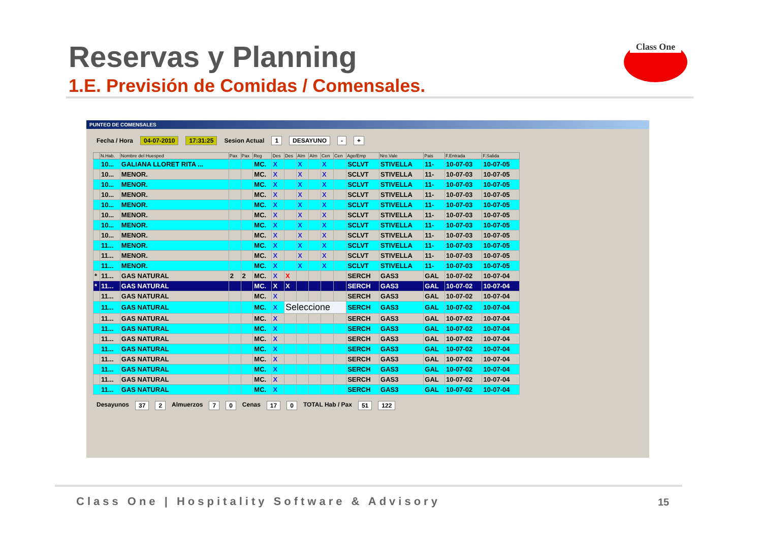Reservas y Planning
1.E. Previsión de Comidas / Comensales.
Class One
PUNTEO DE COMENSALES
Fecha / Hora 04-07-2010 17:31:25 Sesion Actual 1 DESAYUNO - +
| | N.Hab. | Nombre del Huesped | Pax | Pax | Reg | Des | Des | Alm | Alm | Cen | Cen | Age/Emp | Nro.Vale | Pais | F.Entrada | F.Salida |
| --- | --- | --- | --- | --- | --- | --- | --- | --- | --- | --- | --- | --- | --- | --- | --- | --- |
| | 10... | GALIANA LLORET RITA ... | | | MC. | X | | X | | X | | SCLVT | STIVELLA | 11- | 10-07-03 | 10-07-05 |
| | 10... | MENOR. | | | MC. | X | | X | | X | | SCLVT | STIVELLA | 11- | 10-07-03 | 10-07-05 |
| | 10... | MENOR. | | | MC. | X | | X | | X | | SCLVT | STIVELLA | 11- | 10-07-03 | 10-07-05 |
| | 10... | MENOR. | | | MC. | X | | X | | X | | SCLVT | STIVELLA | 11- | 10-07-03 | 10-07-05 |
| | 10... | MENOR. | | | MC. | X | | X | | X | | SCLVT | STIVELLA | 11- | 10-07-03 | 10-07-05 |
| | 10... | MENOR. | | | MC. | X | | X | | X | | SCLVT | STIVELLA | 11- | 10-07-03 | 10-07-05 |
| | 10... | MENOR. | | | MC. | X | | X | | X | | SCLVT | STIVELLA | 11- | 10-07-03 | 10-07-05 |
| | 10... | MENOR. | | | MC. | X | | X | | X | | SCLVT | STIVELLA | 11- | 10-07-03 | 10-07-05 |
| | 11... | MENOR. | | | MC. | X | | X | | X | | SCLVT | STIVELLA | 11- | 10-07-03 | 10-07-05 |
| | 11... | MENOR. | | | MC. | X | | X | | X | | SCLVT | STIVELLA | 11- | 10-07-03 | 10-07-05 |
| | 11... | MENOR. | | | MC. | X | | X | | X | | SCLVT | STIVELLA | 11- | 10-07-03 | 10-07-05 |
| * | 11... | GAS NATURAL | 2 | 2 | MC. | X | X | | | | | SERCH | GAS3 | GAL | 10-07-02 | 10-07-04 |
| * | 11... | GAS NATURAL | | | MC. | X | X | | | | | SERCH | GAS3 | GAL | 10-07-02 | 10-07-04 |
| | 11... | GAS NATURAL | | | MC. | X | | | | | | SERCH | GAS3 | GAL | 10-07-02 | 10-07-04 |
| | 11... | GAS NATURAL | | | MC. | X | Seleccione | | | | | SERCH | GAS3 | GAL | 10-07-02 | 10-07-04 |
| | 11... | GAS NATURAL | | | MC. | X | | | | | | SERCH | GAS3 | GAL | 10-07-02 | 10-07-04 |
| | 11... | GAS NATURAL | | | MC. | X | | | | | | SERCH | GAS3 | GAL | 10-07-02 | 10-07-04 |
| | 11... | GAS NATURAL | | | MC. | X | | | | | | SERCH | GAS3 | GAL | 10-07-02 | 10-07-04 |
| | 11... | GAS NATURAL | | | MC. | X | | | | | | SERCH | GAS3 | GAL | 10-07-02 | 10-07-04 |
| | 11... | GAS NATURAL | | | MC. | X | | | | | | SERCH | GAS3 | GAL | 10-07-02 | 10-07-04 |
| | 11... | GAS NATURAL | | | MC. | X | | | | | | SERCH | GAS3 | GAL | 10-07-02 | 10-07-04 |
| | 11... | GAS NATURAL | | | MC. | X | | | | | | SERCH | GAS3 | GAL | 10-07-02 | 10-07-04 |
| | 11... | GAS NATURAL | | | MC. | X | | | | | | SERCH | GAS3 | GAL | 10-07-02 | 10-07-04 |
Desayunos 37 2 Almuerzos 7 0 Cenas 17 0 TOTAL Hab / Pax 51 122
Class One | Hospitality Software & Advisory
15